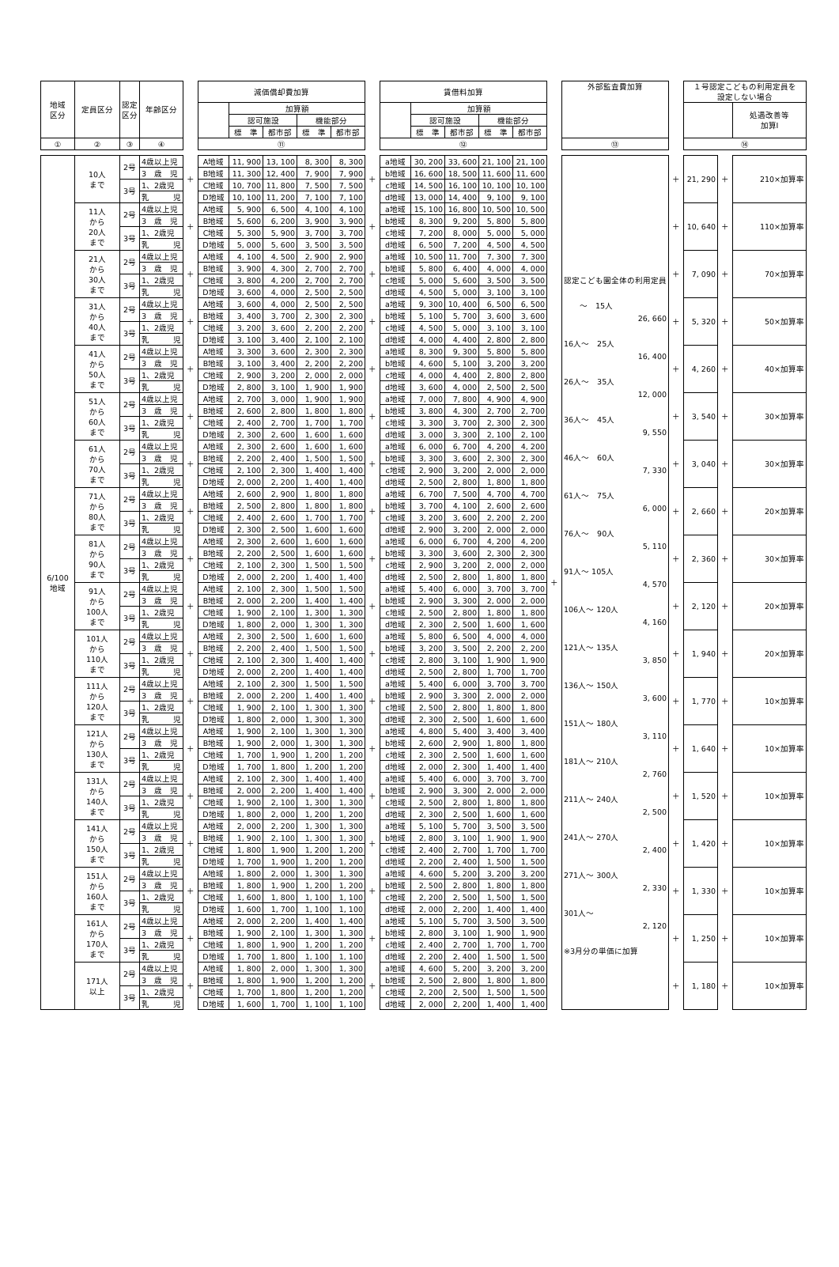| 地域 区分 | 定員区分 | 認定 区分 | 年齢区分 | | 減価償却費加算 | | | | | | 賃借料加算 | | | | | | 外部監査費加算 | | １号認定こどもの利用定員を 設定しない場合 | | |
| | | | | | | 加算額 | | | | | | 加算額 | | | | | | | | | 処遇改善等 加算Ⅰ |
| | | | | | | 認可施設 | | 機能部分 | | | | 認可施設 | | 機能部分 | | | | | | | |
| | | | | | | 標 準 | 都市部 | 標 準 | 都市部 | | | 標 準 | 都市部 | 標 準 | 都市部 | | | | | | |
| ① | ② | ③ | ④ | | ⑪ | | | | | | ⑫ | | | | | | ⑬ | | ⑭ | | |
| 6/100 地域 | 10人 まで | 2号 | 4歳以上児 | ＋ | A地域 | 11, 900 | 13, 100 | 8, 300 | 8, 300 | ＋ | a地域 | 30, 200 | 33, 600 | 21, 100 | 21, 100 | ＋ | 認定こども園全体の利用定員 ～ 15人 26, 660 16人～ 25人 16, 400 26人～ 35人 12, 000 36人～ 45人 9, 550 46人～ 60人 7, 330 61人～ 75人 6, 000 76人～ 90人 5, 110 91人～ 105人 4, 570 106人～ 120人 4, 160 121人～ 135人 3, 850 136人～ 150人 3, 600 151人～ 180人 3, 110 181人～ 210人 2, 760 211人～ 240人 2, 500 241人～ 270人 2, 400 271人～ 300人 2, 330 301人～ 2, 120 ※3月分の単価に加算 | ＋ | 21, 290 | ＋ | 210×加算率 |
| | | | 3 歳 児 | | B地域 | 11, 300 | 12, 400 | 7, 900 | 7, 900 | | b地域 | 16, 600 | 18, 500 | 11, 600 | 11, 600 | | | | | | |
| | | 3号 | 1、2歳児 | | C地域 | 10, 700 | 11, 800 | 7, 500 | 7, 500 | | c地域 | 14, 500 | 16, 100 | 10, 100 | 10, 100 | | | | | | |
| | | | 乳 児 | | D地域 | 10, 100 | 11, 200 | 7, 100 | 7, 100 | | d地域 | 13, 000 | 14, 400 | 9, 100 | 9, 100 | | | | | | |
| | 11人 から 20人 まで | 2号 | 4歳以上児 | ＋ | A地域 | 5, 900 | 6, 500 | 4, 100 | 4, 100 | ＋ | a地域 | 15, 100 | 16, 800 | 10, 500 | 10, 500 | | | ＋ | 10, 640 | ＋ | 110×加算率 |
| | | | 3 歳 児 | | B地域 | 5, 600 | 6, 200 | 3, 900 | 3, 900 | | b地域 | 8, 300 | 9, 200 | 5, 800 | 5, 800 | | | | | | |
| | | 3号 | 1、2歳児 | | C地域 | 5, 300 | 5, 900 | 3, 700 | 3, 700 | | c地域 | 7, 200 | 8, 000 | 5, 000 | 5, 000 | | | | | | |
| | | | 乳 児 | | D地域 | 5, 000 | 5, 600 | 3, 500 | 3, 500 | | d地域 | 6, 500 | 7, 200 | 4, 500 | 4, 500 | | | | | | |
| | 21人 から 30人 まで | 2号 | 4歳以上児 | ＋ | A地域 | 4, 100 | 4, 500 | 2, 900 | 2, 900 | ＋ | a地域 | 10, 500 | 11, 700 | 7, 300 | 7, 300 | | | ＋ | 7, 090 | ＋ | 70×加算率 |
| | | | 3 歳 児 | | B地域 | 3, 900 | 4, 300 | 2, 700 | 2, 700 | | b地域 | 5, 800 | 6, 400 | 4, 000 | 4, 000 | | | | | | |
| | | 3号 | 1、2歳児 | | C地域 | 3, 800 | 4, 200 | 2, 700 | 2, 700 | | c地域 | 5, 000 | 5, 600 | 3, 500 | 3, 500 | | | | | | |
| | | | 乳 児 | | D地域 | 3, 600 | 4, 000 | 2, 500 | 2, 500 | | d地域 | 4, 500 | 5, 000 | 3, 100 | 3, 100 | | | | | | |
| | 31人 から 40人 まで | 2号 | 4歳以上児 | ＋ | A地域 | 3, 600 | 4, 000 | 2, 500 | 2, 500 | ＋ | a地域 | 9, 300 | 10, 400 | 6, 500 | 6, 500 | | | ＋ | 5, 320 | ＋ | 50×加算率 |
| | | | 3 歳 児 | | B地域 | 3, 400 | 3, 700 | 2, 300 | 2, 300 | | b地域 | 5, 100 | 5, 700 | 3, 600 | 3, 600 | | | | | | |
| | | 3号 | 1、2歳児 | | C地域 | 3, 200 | 3, 600 | 2, 200 | 2, 200 | | c地域 | 4, 500 | 5, 000 | 3, 100 | 3, 100 | | | | | | |
| | | | 乳 児 | | D地域 | 3, 100 | 3, 400 | 2, 100 | 2, 100 | | d地域 | 4, 000 | 4, 400 | 2, 800 | 2, 800 | | | | | | |
| | 41人 から 50人 まで | 2号 | 4歳以上児 | ＋ | A地域 | 3, 300 | 3, 600 | 2, 300 | 2, 300 | ＋ | a地域 | 8, 300 | 9, 300 | 5, 800 | 5, 800 | | | ＋ | 4, 260 | ＋ | 40×加算率 |
| | | | 3 歳 児 | | B地域 | 3, 100 | 3, 400 | 2, 200 | 2, 200 | | b地域 | 4, 600 | 5, 100 | 3, 200 | 3, 200 | | | | | | |
| | | 3号 | 1、2歳児 | | C地域 | 2, 900 | 3, 200 | 2, 000 | 2, 000 | | c地域 | 4, 000 | 4, 400 | 2, 800 | 2, 800 | | | | | | |
| | | | 乳 児 | | D地域 | 2, 800 | 3, 100 | 1, 900 | 1, 900 | | d地域 | 3, 600 | 4, 000 | 2, 500 | 2, 500 | | | | | | |
| | 51人 から 60人 まで | 2号 | 4歳以上児 | ＋ | A地域 | 2, 700 | 3, 000 | 1, 900 | 1, 900 | ＋ | a地域 | 7, 000 | 7, 800 | 4, 900 | 4, 900 | | | ＋ | 3, 540 | ＋ | 30×加算率 |
| | | | 3 歳 児 | | B地域 | 2, 600 | 2, 800 | 1, 800 | 1, 800 | | b地域 | 3, 800 | 4, 300 | 2, 700 | 2, 700 | | | | | | |
| | | 3号 | 1、2歳児 | | C地域 | 2, 400 | 2, 700 | 1, 700 | 1, 700 | | c地域 | 3, 300 | 3, 700 | 2, 300 | 2, 300 | | | | | | |
| | | | 乳 児 | | D地域 | 2, 300 | 2, 600 | 1, 600 | 1, 600 | | d地域 | 3, 000 | 3, 300 | 2, 100 | 2, 100 | | | | | | |
| | 61人 から 70人 まで | 2号 | 4歳以上児 | ＋ | A地域 | 2, 300 | 2, 600 | 1, 600 | 1, 600 | ＋ | a地域 | 6, 000 | 6, 700 | 4, 200 | 4, 200 | | | ＋ | 3, 040 | ＋ | 30×加算率 |
| | | | 3 歳 児 | | B地域 | 2, 200 | 2, 400 | 1, 500 | 1, 500 | | b地域 | 3, 300 | 3, 600 | 2, 300 | 2, 300 | | | | | | |
| | | 3号 | 1、2歳児 | | C地域 | 2, 100 | 2, 300 | 1, 400 | 1, 400 | | c地域 | 2, 900 | 3, 200 | 2, 000 | 2, 000 | | | | | | |
| | | | 乳 児 | | D地域 | 2, 000 | 2, 200 | 1, 400 | 1, 400 | | d地域 | 2, 500 | 2, 800 | 1, 800 | 1, 800 | | | | | | |
| | 71人 から 80人 まで | 2号 | 4歳以上児 | ＋ | A地域 | 2, 600 | 2, 900 | 1, 800 | 1, 800 | ＋ | a地域 | 6, 700 | 7, 500 | 4, 700 | 4, 700 | | | ＋ | 2, 660 | ＋ | 20×加算率 |
| | | | 3 歳 児 | | B地域 | 2, 500 | 2, 800 | 1, 800 | 1, 800 | | b地域 | 3, 700 | 4, 100 | 2, 600 | 2, 600 | | | | | | |
| | | 3号 | 1、2歳児 | | C地域 | 2, 400 | 2, 600 | 1, 700 | 1, 700 | | c地域 | 3, 200 | 3, 600 | 2, 200 | 2, 200 | | | | | | |
| | | | 乳 児 | | D地域 | 2, 300 | 2, 500 | 1, 600 | 1, 600 | | d地域 | 2, 900 | 3, 200 | 2, 000 | 2, 000 | | | | | | |
| | 81人 から 90人 まで | 2号 | 4歳以上児 | ＋ | A地域 | 2, 300 | 2, 600 | 1, 600 | 1, 600 | ＋ | a地域 | 6, 000 | 6, 700 | 4, 200 | 4, 200 | | | ＋ | 2, 360 | ＋ | 30×加算率 |
| | | | 3 歳 児 | | B地域 | 2, 200 | 2, 500 | 1, 600 | 1, 600 | | b地域 | 3, 300 | 3, 600 | 2, 300 | 2, 300 | | | | | | |
| | | 3号 | 1、2歳児 | | C地域 | 2, 100 | 2, 300 | 1, 500 | 1, 500 | | c地域 | 2, 900 | 3, 200 | 2, 000 | 2, 000 | | | | | | |
| | | | 乳 児 | | D地域 | 2, 000 | 2, 200 | 1, 400 | 1, 400 | | d地域 | 2, 500 | 2, 800 | 1, 800 | 1, 800 | | | | | | |
| | 91人 から 100人 まで | 2号 | 4歳以上児 | ＋ | A地域 | 2, 100 | 2, 300 | 1, 500 | 1, 500 | ＋ | a地域 | 5, 400 | 6, 000 | 3, 700 | 3, 700 | | | ＋ | 2, 120 | ＋ | 20×加算率 |
| | | | 3 歳 児 | | B地域 | 2, 000 | 2, 200 | 1, 400 | 1, 400 | | b地域 | 2, 900 | 3, 300 | 2, 000 | 2, 000 | | | | | | |
| | | 3号 | 1、2歳児 | | C地域 | 1, 900 | 2, 100 | 1, 300 | 1, 300 | | c地域 | 2, 500 | 2, 800 | 1, 800 | 1, 800 | | | | | | |
| | | | 乳 児 | | D地域 | 1, 800 | 2, 000 | 1, 300 | 1, 300 | | d地域 | 2, 300 | 2, 500 | 1, 600 | 1, 600 | | | | | | |
| | 101人 から 110人 まで | 2号 | 4歳以上児 | ＋ | A地域 | 2, 300 | 2, 500 | 1, 600 | 1, 600 | ＋ | a地域 | 5, 800 | 6, 500 | 4, 000 | 4, 000 | | | ＋ | 1, 940 | ＋ | 20×加算率 |
| | | | 3 歳 児 | | B地域 | 2, 200 | 2, 400 | 1, 500 | 1, 500 | | b地域 | 3, 200 | 3, 500 | 2, 200 | 2, 200 | | | | | | |
| | | 3号 | 1、2歳児 | | C地域 | 2, 100 | 2, 300 | 1, 400 | 1, 400 | | c地域 | 2, 800 | 3, 100 | 1, 900 | 1, 900 | | | | | | |
| | | | 乳 児 | | D地域 | 2, 000 | 2, 200 | 1, 400 | 1, 400 | | d地域 | 2, 500 | 2, 800 | 1, 700 | 1, 700 | | | | | | |
| | 111人 から 120人 まで | 2号 | 4歳以上児 | ＋ | A地域 | 2, 100 | 2, 300 | 1, 500 | 1, 500 | ＋ | a地域 | 5, 400 | 6, 000 | 3, 700 | 3, 700 | | | ＋ | 1, 770 | ＋ | 10×加算率 |
| | | | 3 歳 児 | | B地域 | 2, 000 | 2, 200 | 1, 400 | 1, 400 | | b地域 | 2, 900 | 3, 300 | 2, 000 | 2, 000 | | | | | | |
| | | 3号 | 1、2歳児 | | C地域 | 1, 900 | 2, 100 | 1, 300 | 1, 300 | | c地域 | 2, 500 | 2, 800 | 1, 800 | 1, 800 | | | | | | |
| | | | 乳 児 | | D地域 | 1, 800 | 2, 000 | 1, 300 | 1, 300 | | d地域 | 2, 300 | 2, 500 | 1, 600 | 1, 600 | | | | | | |
| | 121人 から 130人 まで | 2号 | 4歳以上児 | ＋ | A地域 | 1, 900 | 2, 100 | 1, 300 | 1, 300 | ＋ | a地域 | 4, 800 | 5, 400 | 3, 400 | 3, 400 | | | ＋ | 1, 640 | ＋ | 10×加算率 |
| | | | 3 歳 児 | | B地域 | 1, 900 | 2, 000 | 1, 300 | 1, 300 | | b地域 | 2, 600 | 2, 900 | 1, 800 | 1, 800 | | | | | | |
| | | 3号 | 1、2歳児 | | C地域 | 1, 700 | 1, 900 | 1, 200 | 1, 200 | | c地域 | 2, 300 | 2, 500 | 1, 600 | 1, 600 | | | | | | |
| | | | 乳 児 | | D地域 | 1, 700 | 1, 800 | 1, 200 | 1, 200 | | d地域 | 2, 000 | 2, 300 | 1, 400 | 1, 400 | | | | | | |
| | 131人 から 140人 まで | 2号 | 4歳以上児 | ＋ | A地域 | 2, 100 | 2, 300 | 1, 400 | 1, 400 | ＋ | a地域 | 5, 400 | 6, 000 | 3, 700 | 3, 700 | | | ＋ | 1, 520 | ＋ | 10×加算率 |
| | | | 3 歳 児 | | B地域 | 2, 000 | 2, 200 | 1, 400 | 1, 400 | | b地域 | 2, 900 | 3, 300 | 2, 000 | 2, 000 | | | | | | |
| | | 3号 | 1、2歳児 | | C地域 | 1, 900 | 2, 100 | 1, 300 | 1, 300 | | c地域 | 2, 500 | 2, 800 | 1, 800 | 1, 800 | | | | | | |
| | | | 乳 児 | | D地域 | 1, 800 | 2, 000 | 1, 200 | 1, 200 | | d地域 | 2, 300 | 2, 500 | 1, 600 | 1, 600 | | | | | | |
| | 141人 から 150人 まで | 2号 | 4歳以上児 | ＋ | A地域 | 2, 000 | 2, 200 | 1, 300 | 1, 300 | ＋ | a地域 | 5, 100 | 5, 700 | 3, 500 | 3, 500 | | | ＋ | 1, 420 | ＋ | 10×加算率 |
| | | | 3 歳 児 | | B地域 | 1, 900 | 2, 100 | 1, 300 | 1, 300 | | b地域 | 2, 800 | 3, 100 | 1, 900 | 1, 900 | | | | | | |
| | | 3号 | 1、2歳児 | | C地域 | 1, 800 | 1, 900 | 1, 200 | 1, 200 | | c地域 | 2, 400 | 2, 700 | 1, 700 | 1, 700 | | | | | | |
| | | | 乳 児 | | D地域 | 1, 700 | 1, 900 | 1, 200 | 1, 200 | | d地域 | 2, 200 | 2, 400 | 1, 500 | 1, 500 | | | | | | |
| | 151人 から 160人 まで | 2号 | 4歳以上児 | ＋ | A地域 | 1, 800 | 2, 000 | 1, 300 | 1, 300 | ＋ | a地域 | 4, 600 | 5, 200 | 3, 200 | 3, 200 | | | ＋ | 1, 330 | ＋ | 10×加算率 |
| | | | 3 歳 児 | | B地域 | 1, 800 | 1, 900 | 1, 200 | 1, 200 | | b地域 | 2, 500 | 2, 800 | 1, 800 | 1, 800 | | | | | | |
| | | 3号 | 1、2歳児 | | C地域 | 1, 600 | 1, 800 | 1, 100 | 1, 100 | | c地域 | 2, 200 | 2, 500 | 1, 500 | 1, 500 | | | | | | |
| | | | 乳 児 | | D地域 | 1, 600 | 1, 700 | 1, 100 | 1, 100 | | d地域 | 2, 000 | 2, 200 | 1, 400 | 1, 400 | | | | | | |
| | 161人 から 170人 まで | 2号 | 4歳以上児 | ＋ | A地域 | 2, 000 | 2, 200 | 1, 400 | 1, 400 | ＋ | a地域 | 5, 100 | 5, 700 | 3, 500 | 3, 500 | | | ＋ | 1, 250 | ＋ | 10×加算率 |
| | | | 3 歳 児 | | B地域 | 1, 900 | 2, 100 | 1, 300 | 1, 300 | | b地域 | 2, 800 | 3, 100 | 1, 900 | 1, 900 | | | | | | |
| | | 3号 | 1、2歳児 | | C地域 | 1, 800 | 1, 900 | 1, 200 | 1, 200 | | c地域 | 2, 400 | 2, 700 | 1, 700 | 1, 700 | | | | | | |
| | | | 乳 児 | | D地域 | 1, 700 | 1, 800 | 1, 100 | 1, 100 | | d地域 | 2, 200 | 2, 400 | 1, 500 | 1, 500 | | | | | | |
| | 171人 以上 | 2号 | 4歳以上児 | ＋ | A地域 | 1, 800 | 2, 000 | 1, 300 | 1, 300 | ＋ | a地域 | 4, 600 | 5, 200 | 3, 200 | 3, 200 | | | ＋ | 1, 180 | ＋ | 10×加算率 |
| | | | 3 歳 児 | | B地域 | 1, 800 | 1, 900 | 1, 200 | 1, 200 | | b地域 | 2, 500 | 2, 800 | 1, 800 | 1, 800 | | | | | | |
| | | 3号 | 1、2歳児 | | C地域 | 1, 700 | 1, 800 | 1, 200 | 1, 200 | | c地域 | 2, 200 | 2, 500 | 1, 500 | 1, 500 | | | | | | |
| | | | 乳 児 | | D地域 | 1, 600 | 1, 700 | 1, 100 | 1, 100 | | d地域 | 2, 000 | 2, 200 | 1, 400 | 1, 400 | | | | | | |